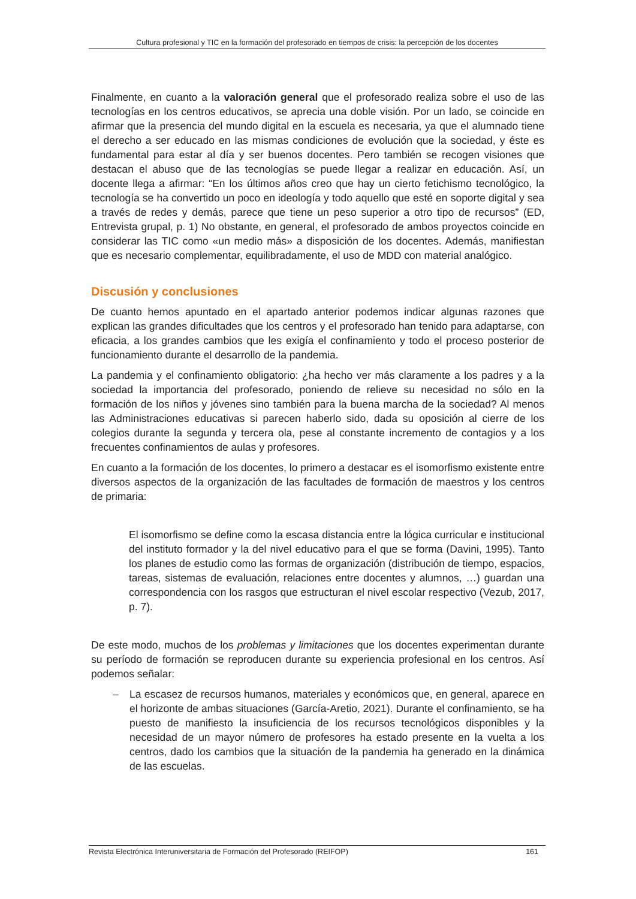Cultura profesional y TIC en la formación del profesorado en tiempos de crisis: la percepción de los docentes
Finalmente, en cuanto a la valoración general que el profesorado realiza sobre el uso de las tecnologías en los centros educativos, se aprecia una doble visión. Por un lado, se coincide en afirmar que la presencia del mundo digital en la escuela es necesaria, ya que el alumnado tiene el derecho a ser educado en las mismas condiciones de evolución que la sociedad, y éste es fundamental para estar al día y ser buenos docentes. Pero también se recogen visiones que destacan el abuso que de las tecnologías se puede llegar a realizar en educación. Así, un docente llega a afirmar: “En los últimos años creo que hay un cierto fetichismo tecnológico, la tecnología se ha convertido un poco en ideología y todo aquello que esté en soporte digital y sea a través de redes y demás, parece que tiene un peso superior a otro tipo de recursos” (ED, Entrevista grupal, p. 1) No obstante, en general, el profesorado de ambos proyectos coincide en considerar las TIC como «un medio más» a disposición de los docentes. Además, manifiestan que es necesario complementar, equilibradamente, el uso de MDD con material analógico.
Discusión y conclusiones
De cuanto hemos apuntado en el apartado anterior podemos indicar algunas razones que explican las grandes dificultades que los centros y el profesorado han tenido para adaptarse, con eficacia, a los grandes cambios que les exigía el confinamiento y todo el proceso posterior de funcionamiento durante el desarrollo de la pandemia.
La pandemia y el confinamiento obligatorio: ¿ha hecho ver más claramente a los padres y a la sociedad la importancia del profesorado, poniendo de relieve su necesidad no sólo en la formación de los niños y jóvenes sino también para la buena marcha de la sociedad? Al menos las Administraciones educativas si parecen haberlo sido, dada su oposición al cierre de los colegios durante la segunda y tercera ola, pese al constante incremento de contagios y a los frecuentes confinamientos de aulas y profesores.
En cuanto a la formación de los docentes, lo primero a destacar es el isomorfismo existente entre diversos aspectos de la organización de las facultades de formación de maestros y los centros de primaria:
El isomorfismo se define como la escasa distancia entre la lógica curricular e institucional del instituto formador y la del nivel educativo para el que se forma (Davini, 1995). Tanto los planes de estudio como las formas de organización (distribución de tiempo, espacios, tareas, sistemas de evaluación, relaciones entre docentes y alumnos, …) guardan una correspondencia con los rasgos que estructuran el nivel escolar respectivo (Vezub, 2017, p. 7).
De este modo, muchos de los problemas y limitaciones que los docentes experimentan durante su período de formación se reproducen durante su experiencia profesional en los centros. Así podemos señalar:
– La escasez de recursos humanos, materiales y económicos que, en general, aparece en el horizonte de ambas situaciones (García-Aretio, 2021). Durante el confinamiento, se ha puesto de manifiesto la insuficiencia de los recursos tecnológicos disponibles y la necesidad de un mayor número de profesores ha estado presente en la vuelta a los centros, dado los cambios que la situación de la pandemia ha generado en la dinámica de las escuelas.
Revista Electrónica Interuniversitaria de Formación del Profesorado (REIFOP) 161